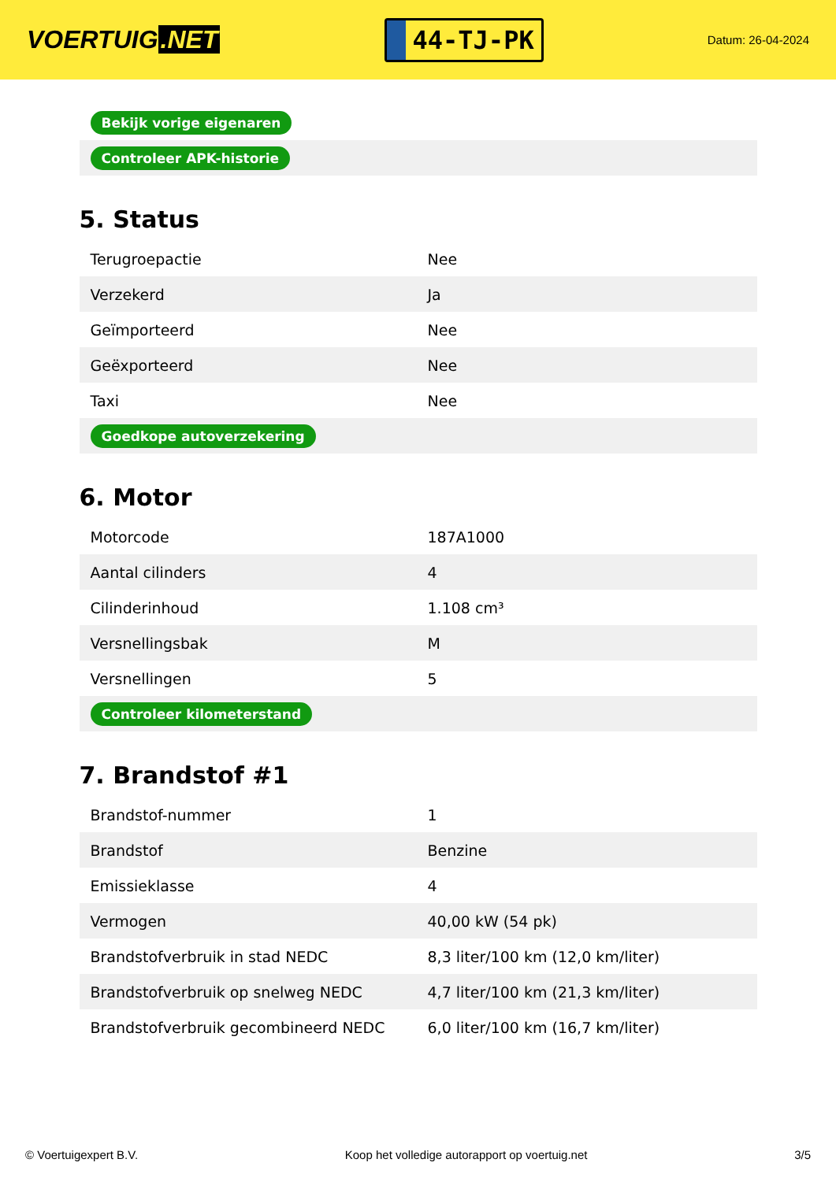VOERTUIG.NET
44-TJ-PK
Datum: 26-04-2024
| Bekijk vorige eigenaren |
| Controleer APK-historie |
5. Status
| Terugroepactie | Nee |
| Verzekerd | Ja |
| Geïmporteerd | Nee |
| Geëxporteerd | Nee |
| Taxi | Nee |
| Goedkope autoverzekering | |
6. Motor
| Motorcode | 187A1000 |
| Aantal cilinders | 4 |
| Cilinderinhoud | 1.108 cm³ |
| Versnellingsbak | M |
| Versnellingen | 5 |
| Controleer kilometerstand | |
7. Brandstof #1
| Brandstof-nummer | 1 |
| Brandstof | Benzine |
| Emissieklasse | 4 |
| Vermogen | 40,00 kW (54 pk) |
| Brandstofverbruik in stad NEDC | 8,3 liter/100 km (12,0 km/liter) |
| Brandstofverbruik op snelweg NEDC | 4,7 liter/100 km (21,3 km/liter) |
| Brandstofverbruik gecombineerd NEDC | 6,0 liter/100 km (16,7 km/liter) |
© Voertuigexpert B.V. Koop het volledige autorapport op voertuig.net 3/5